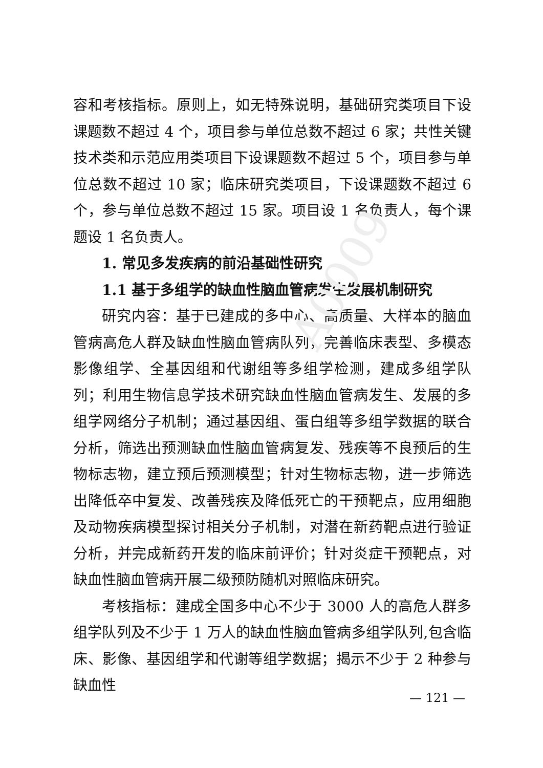A0009
容和考核指标。原则上，如无特殊说明，基础研究类项目下设课题数不超过 4 个，项目参与单位总数不超过 6 家；共性关键技术类和示范应用类项目下设课题数不超过 5 个，项目参与单位总数不超过 10 家；临床研究类项目，下设课题数不超过 6 个，参与单位总数不超过 15 家。项目设 1 名负责人，每个课题设 1 名负责人。
1. 常见多发疾病的前沿基础性研究
1.1 基于多组学的缺血性脑血管病发生发展机制研究
研究内容：基于已建成的多中心、高质量、大样本的脑血管病高危人群及缺血性脑血管病队列，完善临床表型、多模态影像组学、全基因组和代谢组等多组学检测，建成多组学队列；利用生物信息学技术研究缺血性脑血管病发生、发展的多组学网络分子机制；通过基因组、蛋白组等多组学数据的联合分析，筛选出预测缺血性脑血管病复发、残疾等不良预后的生物标志物，建立预后预测模型；针对生物标志物，进一步筛选出降低卒中复发、改善残疾及降低死亡的干预靶点，应用细胞及动物疾病模型探讨相关分子机制，对潜在新药靶点进行验证分析，并完成新药开发的临床前评价；针对炎症干预靶点，对缺血性脑血管病开展二级预防随机对照临床研究。
考核指标：建成全国多中心不少于 3000 人的高危人群多组学队列及不少于 1 万人的缺血性脑血管病多组学队列,包含临床、影像、基因组学和代谢等组学数据；揭示不少于 2 种参与缺血性
— 121 —